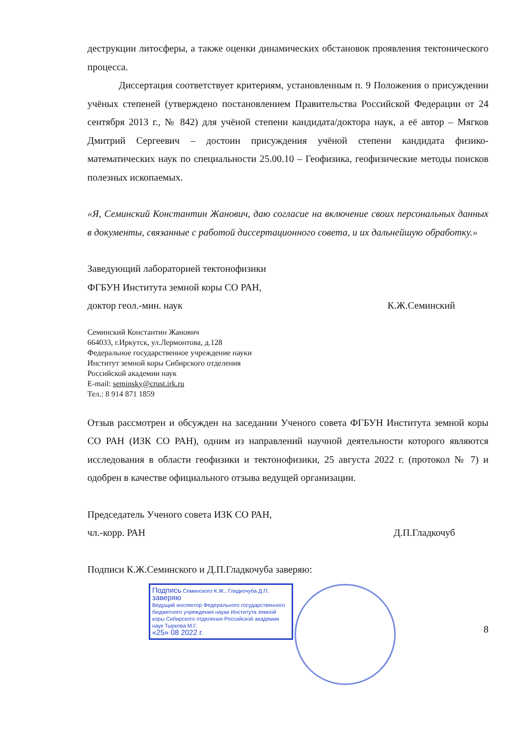деструкции литосферы, а также оценки динамических обстановок проявления тектонического процесса.
Диссертация соответствует критериям, установленным п. 9 Положения о присуждении учёных степеней (утверждено постановлением Правительства Российской Федерации от 24 сентября 2013 г., № 842) для учёной степени кандидата/доктора наук, а её автор – Мягков Дмитрий Сергеевич – достоин присуждения учёной степени кандидата физико-математических наук по специальности 25.00.10 – Геофизика, геофизические методы поисков полезных ископаемых.
«Я, Семинский Константин Жанович, даю согласие на включение своих персональных данных в документы, связанные с работой диссертационного совета, и их дальнейшую обработку.»
Заведующий лабораторией тектонофизики
ФГБУН Института земной коры СО РАН,
доктор геол.-мин. наук К.Ж.Семинский
Семинский Константин Жанович
664033, г.Иркутск, ул.Лермонтова, д.128
Федеральное государственное учреждение науки
Институт земной коры Сибирского отделения
Российской академии наук
E-mail: seminsky@crust.irk.ru
Тел.: 8 914 871 1859
Отзыв рассмотрен и обсужден на заседании Ученого совета ФГБУН Института земной коры СО РАН (ИЗК СО РАН), одним из направлений научной деятельности которого являются исследования в области геофизики и тектонофизики, 25 августа 2022 г. (протокол № 7) и одобрен в качестве официального отзыва ведущей организации.
Председатель Ученого совета ИЗК СО РАН,
чл.-корр. РАН Д.П.Гладкочуб
Подписи К.Ж.Семинского и Д.П.Гладкочуба заверяю:
Подпись Семинского К.Ж., Гладкочуба Д.П. заверяю
Ведущий инспектор Федерального государственного бюджетного учреждения науки Института земной коры Сибирского отделения Российской академии наук Тыркова М.Г.
«25» 08 2022 г.
8